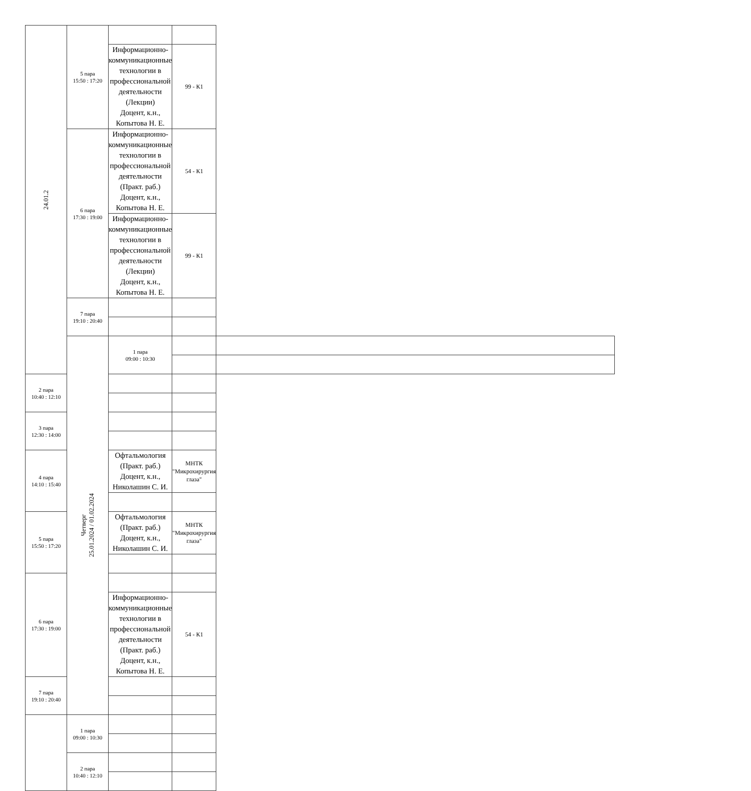| 24.01.2 | 5 пара 15:50 : 17:20 | | | |
| | | Информационно-коммуникационные технологии в профессиональной деятельности (Лекции) Доцент, к.н., Копытова Н. Е. | 99 - К1 | |
| | 6 пара 17:30 : 19:00 | Информационно-коммуникационные технологии в профессиональной деятельности (Практ. раб.) Доцент, к.н., Копытова Н. Е. | 54 - К1 | |
| | | Информационно-коммуникационные технологии в профессиональной деятельности (Лекции) Доцент, к.н., Копытова Н. Е. | 99 - К1 | |
| | 7 пара 19:10 : 20:40 | | | |
| | Четверг 25.01.2024 / 01.02.2024 | 1 пара 09:00 : 10:30 | | |
| 2 пара 10:40 : 12:10 | | | | |
| 3 пара 12:30 : 14:00 | | | | |
| 4 пара 14:10 : 15:40 | | Офтальмология (Практ. раб.) Доцент, к.н., Николашин С. И. | МНТК "Микрохирургия глаза" | |
| 5 пара 15:50 : 17:20 | | Офтальмология (Практ. раб.) Доцент, к.н., Николашин С. И. | МНТК "Микрохирургия глаза" | |
| 6 пара 17:30 : 19:00 | | | | |
| | | Информационно-коммуникационные технологии в профессиональной деятельности (Практ. раб.) Доцент, к.н., Копытова Н. Е. | 54 - К1 | |
| 7 пара 19:10 : 20:40 | | | | |
| | 1 пара 09:00 : 10:30 | | | |
| | 2 пара 10:40 : 12:10 | | | |